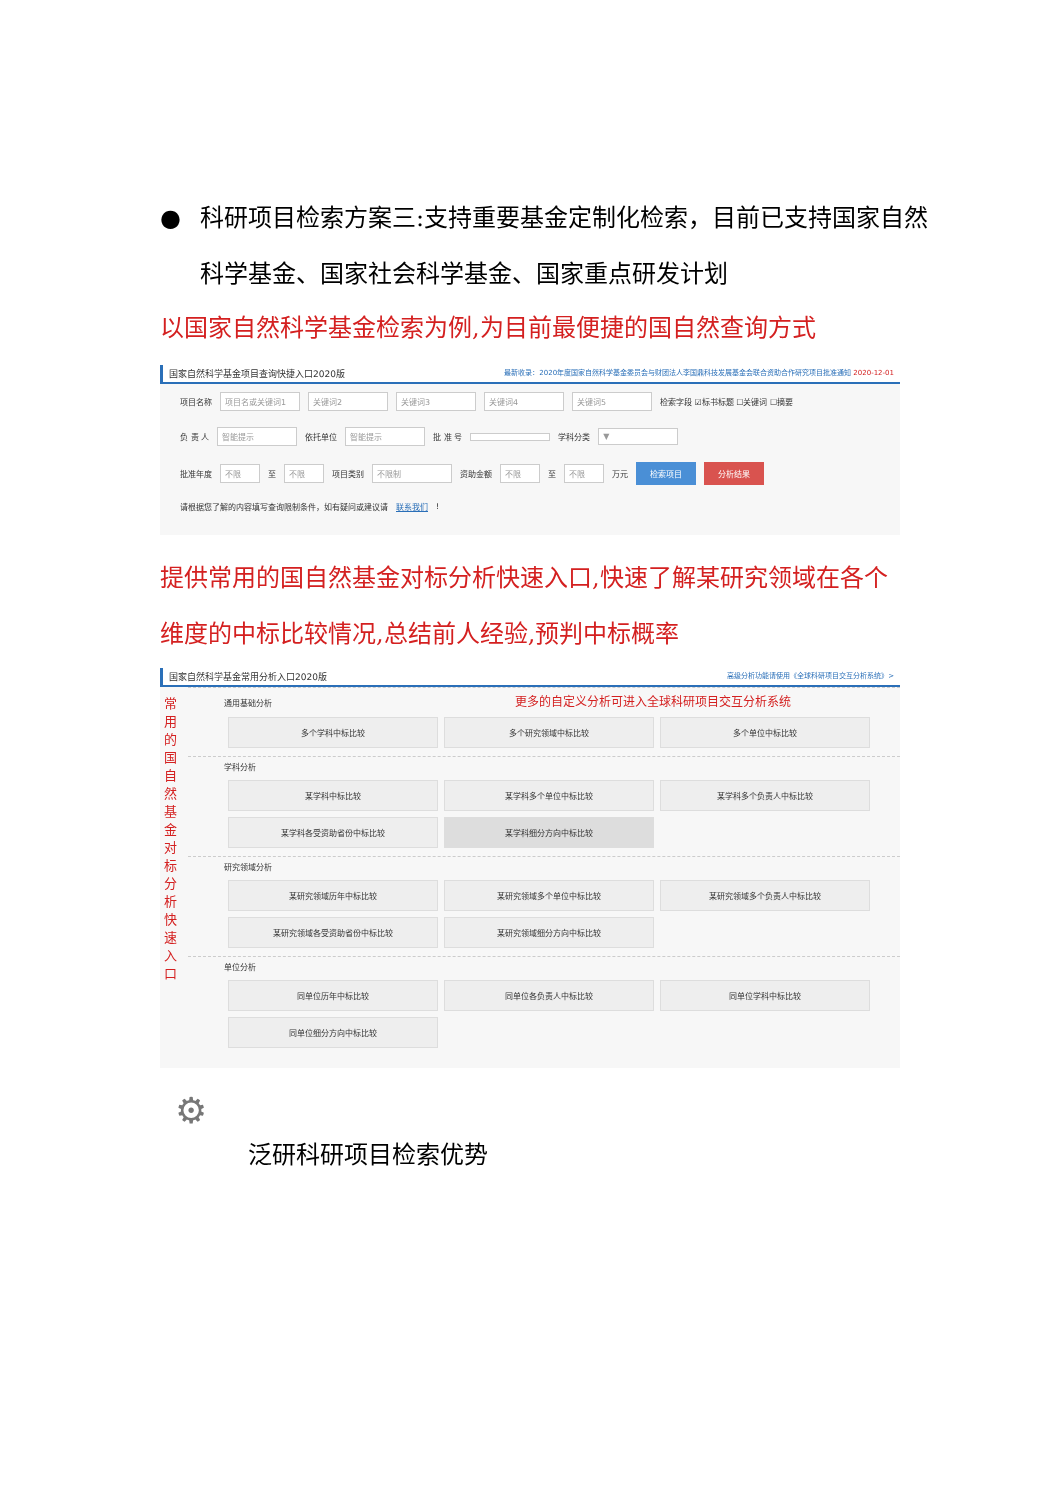● 科研项目检索方案三:支持重要基金定制化检索，目前已支持国家自然科学基金、国家社会科学基金、国家重点研发计划
以国家自然科学基金检索为例,为目前最便捷的国自然查询方式
国家自然科学基金项目查询快捷入口2020版 最新收录：2020年度国家自然科学基金委员会与财团法人李国鼎科技发展基金会联合资助合作研究项目批准通知 2020-12-01
项目名称 项目名或关键词1 关键词2 关键词3 关键词4 关键词5 检索字段 ☑标书标题 ☐关键词 ☐摘要
负 责 人 智能提示 依托单位 智能提示 批 准 号 学科分类 ▼
批准年度 不限 至 不限 项目类别 不限制 资助金额 不限 至 不限 万元 检索项目 分析结果
请根据您了解的内容填写查询限制条件，如有疑问或建议请 联系我们!
提供常用的国自然基金对标分析快速入口,快速了解某研究领域在各个维度的中标比较情况,总结前人经验,预判中标概率
国家自然科学基金常用分析入口2020版 高级分析功能请使用《全球科研项目交互分析系统》>
常用的国自然基金对标分析快速入口
通用基础分析 更多的自定义分析可进入全球科研项目交互分析系统
多个学科中标比较
多个研究领域中标比较
多个单位中标比较
学科分析
某学科中标比较
某学科多个单位中标比较
某学科多个负责人中标比较
某学科各受资助省份中标比较
某学科细分方向中标比较
研究领域分析
某研究领域历年中标比较
某研究领域多个单位中标比较
某研究领域多个负责人中标比较
某研究领域各受资助省份中标比较
某研究领域细分方向中标比较
单位分析
同单位历年中标比较
同单位各负责人中标比较
同单位学科中标比较
同单位细分方向中标比较
⚙
泛研科研项目检索优势